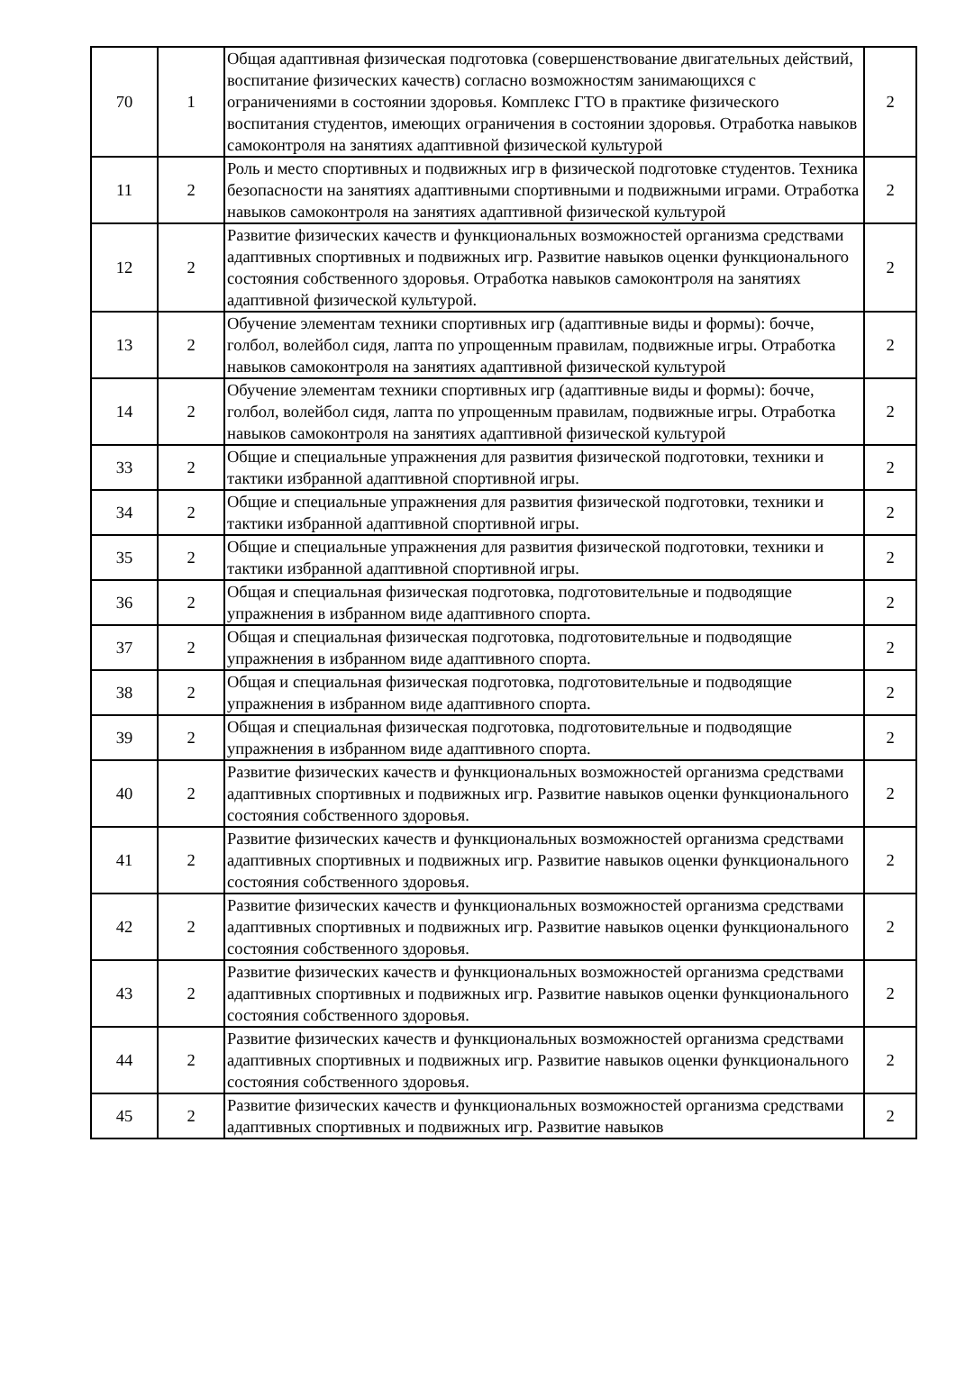| 70 | 1 | Общая адаптивная физическая подготовка (совершенствование двигательных действий, воспитание физических качеств) согласно возможностям занимающихся с ограничениями в состоянии здоровья. Комплекс ГТО в практике физического воспитания студентов, имеющих ограничения в состоянии здоровья. Отработка навыков самоконтроля на занятиях адаптивной физической культурой | 2 |
| 11 | 2 | Роль и место спортивных и подвижных игр в физической подготовке студентов. Техника безопасности на занятиях адаптивными спортивными и подвижными играми. Отработка навыков самоконтроля на занятиях адаптивной физической культурой | 2 |
| 12 | 2 | Развитие физических качеств и функциональных возможностей организма средствами адаптивных спортивных и подвижных игр. Развитие навыков оценки функционального состояния собственного здоровья. Отработка навыков самоконтроля на занятиях адаптивной физической культурой. | 2 |
| 13 | 2 | Обучение элементам техники спортивных игр (адаптивные виды и формы): бочче, голбол, волейбол сидя, лапта по упрощенным правилам, подвижные игры. Отработка навыков самоконтроля на занятиях адаптивной физической культурой | 2 |
| 14 | 2 | Обучение элементам техники спортивных игр (адаптивные виды и формы): бочче, голбол, волейбол сидя, лапта по упрощенным правилам, подвижные игры. Отработка навыков самоконтроля на занятиях адаптивной физической культурой | 2 |
| 33 | 2 | Общие и специальные упражнения для развития физической подготовки, техники и тактики избранной адаптивной спортивной игры. | 2 |
| 34 | 2 | Общие и специальные упражнения для развития физической подготовки, техники и тактики избранной адаптивной спортивной игры. | 2 |
| 35 | 2 | Общие и специальные упражнения для развития физической подготовки, техники и тактики избранной адаптивной спортивной игры. | 2 |
| 36 | 2 | Общая и специальная физическая подготовка, подготовительные и подводящие упражнения в избранном виде адаптивного спорта. | 2 |
| 37 | 2 | Общая и специальная физическая подготовка, подготовительные и подводящие упражнения в избранном виде адаптивного спорта. | 2 |
| 38 | 2 | Общая и специальная физическая подготовка, подготовительные и подводящие упражнения в избранном виде адаптивного спорта. | 2 |
| 39 | 2 | Общая и специальная физическая подготовка, подготовительные и подводящие упражнения в избранном виде адаптивного спорта. | 2 |
| 40 | 2 | Развитие физических качеств и функциональных возможностей организма средствами адаптивных спортивных и подвижных игр. Развитие навыков оценки функционального состояния собственного здоровья. | 2 |
| 41 | 2 | Развитие физических качеств и функциональных возможностей организма средствами адаптивных спортивных и подвижных игр. Развитие навыков оценки функционального состояния собственного здоровья. | 2 |
| 42 | 2 | Развитие физических качеств и функциональных возможностей организма средствами адаптивных спортивных и подвижных игр. Развитие навыков оценки функционального состояния собственного здоровья. | 2 |
| 43 | 2 | Развитие физических качеств и функциональных возможностей организма средствами адаптивных спортивных и подвижных игр. Развитие навыков оценки функционального состояния собственного здоровья. | 2 |
| 44 | 2 | Развитие физических качеств и функциональных возможностей организма средствами адаптивных спортивных и подвижных игр. Развитие навыков оценки функционального состояния собственного здоровья. | 2 |
| 45 | 2 | Развитие физических качеств и функциональных возможностей организма средствами адаптивных спортивных и подвижных игр. Развитие навыков | 2 |